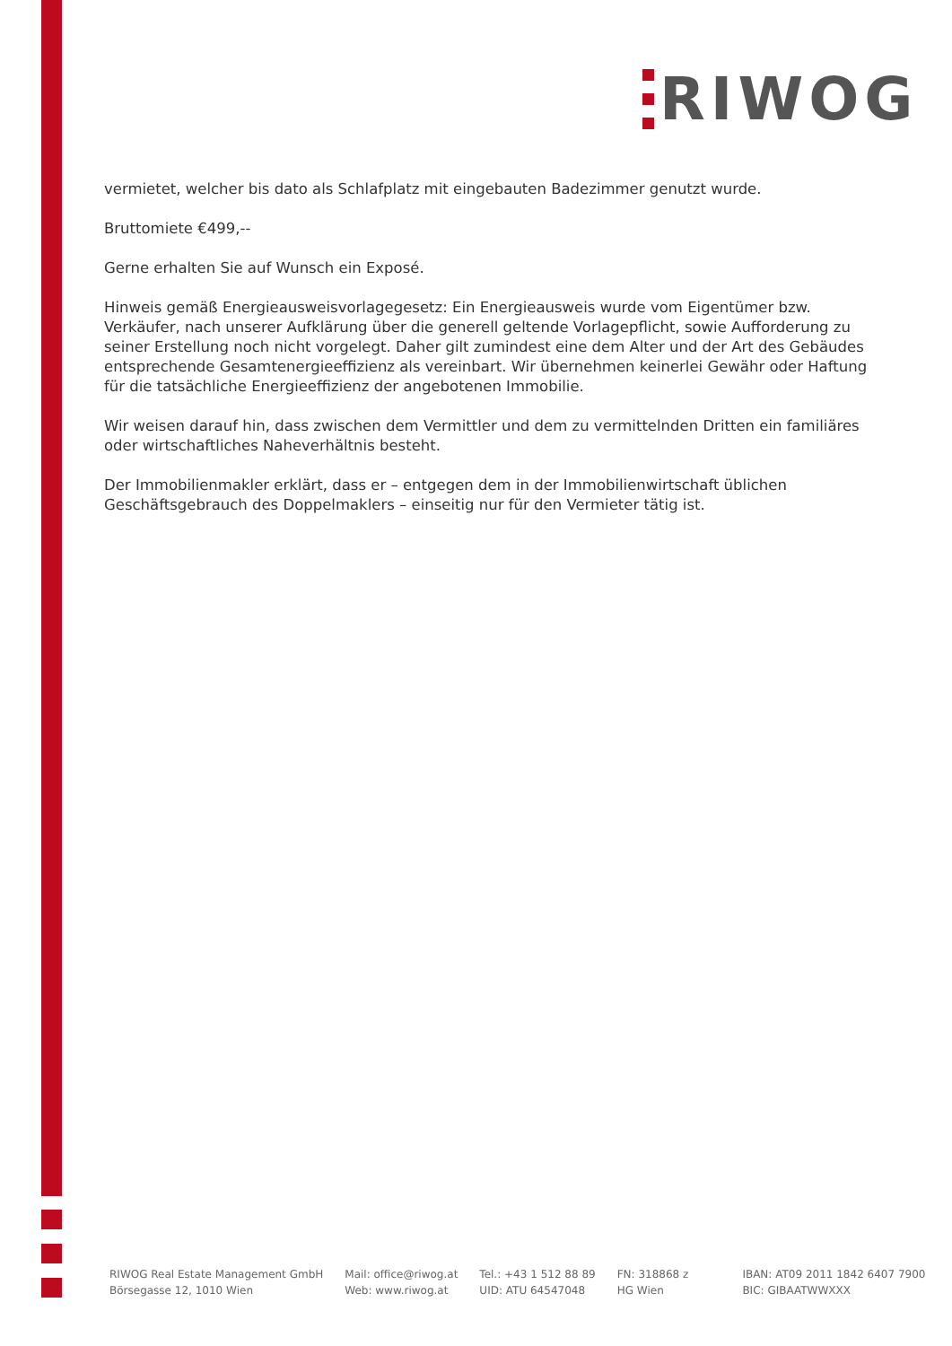RIWOG
vermietet, welcher bis dato als Schlafplatz mit eingebauten Badezimmer genutzt wurde.
Bruttomiete €499,--
Gerne erhalten Sie auf Wunsch ein Exposé.
Hinweis gemäß Energieausweisvorlagegesetz: Ein Energieausweis wurde vom Eigentümer bzw. Verkäufer, nach unserer Aufklärung über die generell geltende Vorlagepflicht, sowie Aufforderung zu seiner Erstellung noch nicht vorgelegt. Daher gilt zumindest eine dem Alter und der Art des Gebäudes entsprechende Gesamtenergieeffizienz als vereinbart. Wir übernehmen keinerlei Gewähr oder Haftung für die tatsächliche Energieeffizienz der angebotenen Immobilie.
Wir weisen darauf hin, dass zwischen dem Vermittler und dem zu vermittelnden Dritten ein familiäres oder wirtschaftliches Naheverhältnis besteht.
Der Immobilienmakler erklärt, dass er – entgegen dem in der Immobilienwirtschaft üblichen Geschäftsgebrauch des Doppelmaklers – einseitig nur für den Vermieter tätig ist.
RIWOG Real Estate Management GmbH
Börsegasse 12, 1010 Wien
Mail: office@riwog.at
Web: www.riwog.at
Tel.: +43 1 512 88 89
UID: ATU 64547048
FN: 318868 z
HG Wien
IBAN: AT09 2011 1842 6407 7900
BIC: GIBAATWWXXX